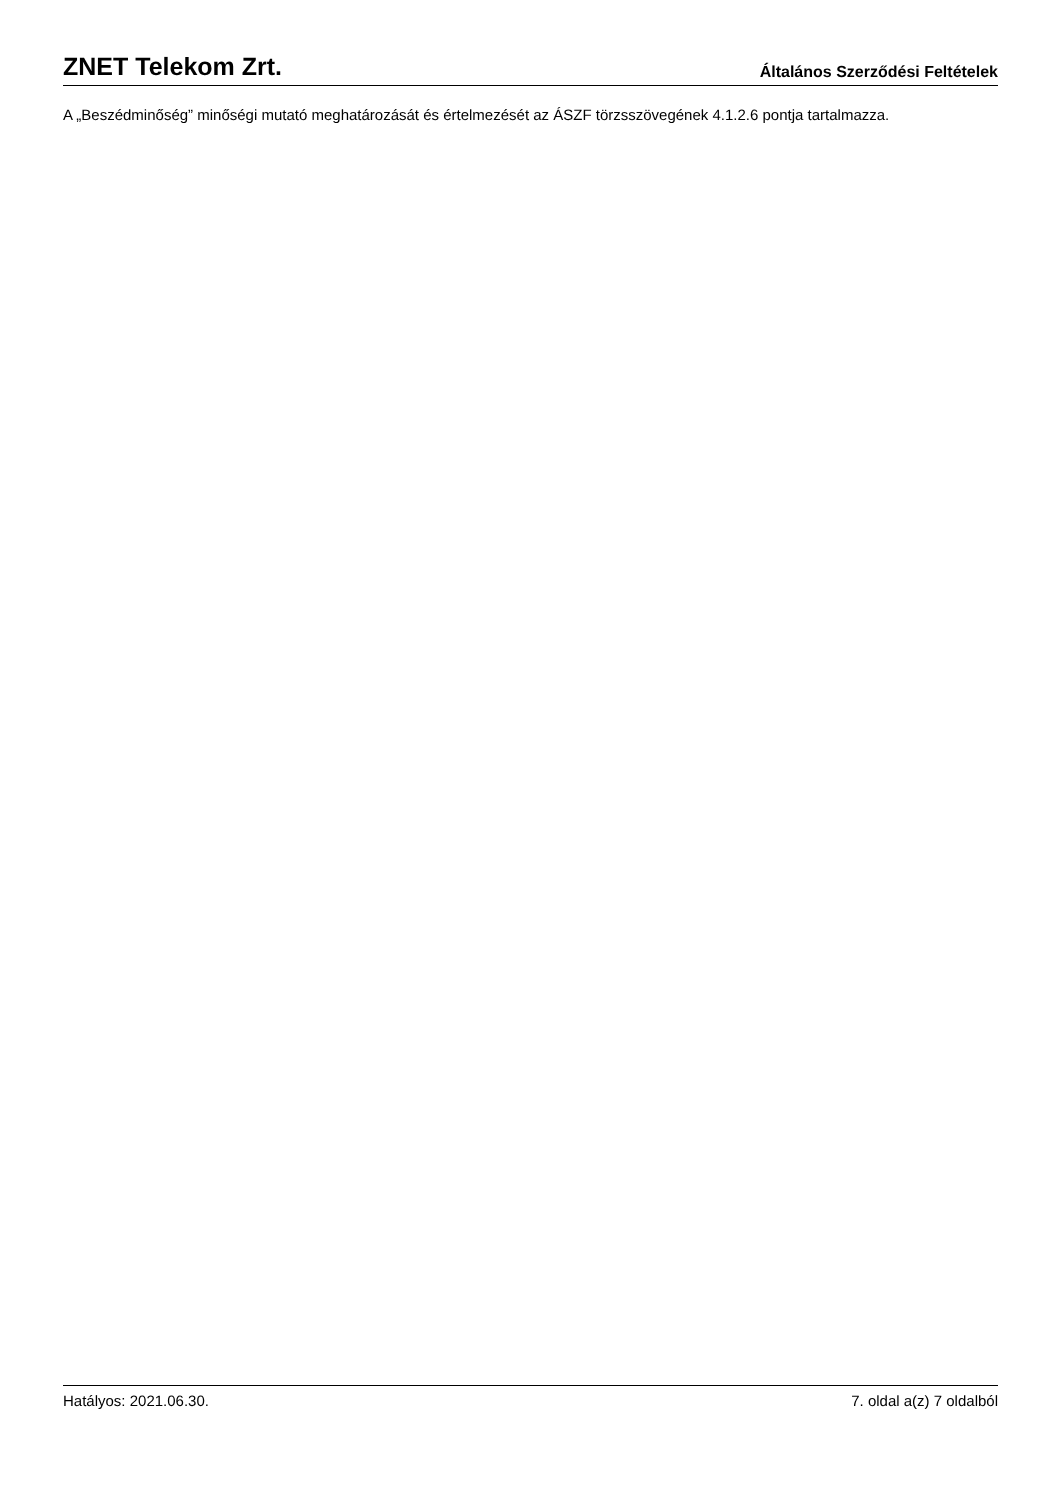ZNET Telekom Zrt. Általános Szerződési Feltételek
A „Beszédminőség” minőségi mutató meghatározását és értelmezését az ÁSZF törzsszövegének 4.1.2.6 pontja tartalmazza.
Hatályos: 2021.06.30. 7. oldal a(z) 7 oldalból